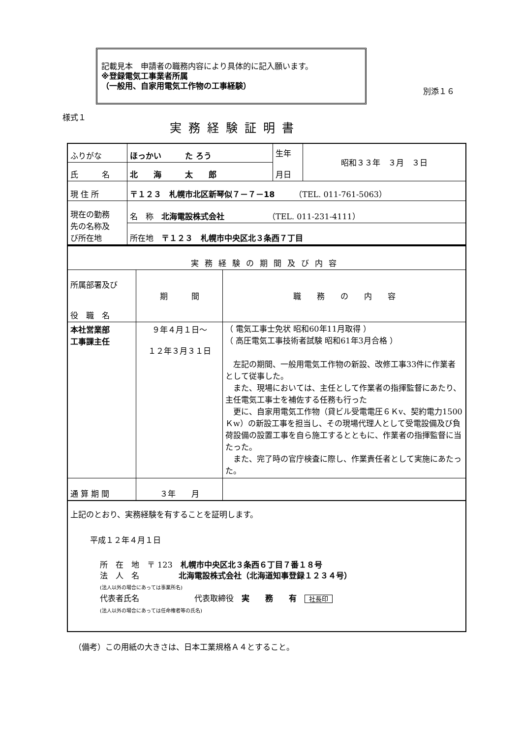記載見本　申請者の職務内容により具体的に記入願います。
※登録電気工事業者所属
（一般用、自家用電気工作物の工事経験）
別添１６
様式１
実務経験証明書
| ふりがな | ほっかい た ろう | 生年 月日 | 昭和３３年 ３月 ３日 |
| 氏 名 | 北 海 太 郎 | | |
| 現 住 所 | 〒１２３ 札幌市北区新琴似７－７－18 （TEL. 011-761-5063） | | |
| 現在の勤務 先の名称及 び所在地 | 名 称 北海電設株式会社 （TEL. 011-231-4111） | | |
| | 所在地 〒１２３ 札幌市中央区北３条西７丁目 | | |
| 実務経験の期間及び内容 | | |
| 所属部署及び 役 職 名 | 期 間 | 職 務 の 内 容 |
| 本社営業部 工事課主任 | ９年４月１日～ １２年３月３１日 | （ 電気工事士免状 昭和60年11月取得 ） （ 高圧電気工事技術者試験 昭和61年3月合格 ） 左記の期間、一般用電気工作物の新設、改修工事33件に作業者として従事した。 また、現場においては、主任として作業者の指揮監督にあたり、主任電気工事士を補佐する任務も行った 更に、自家用電気工作物（貸ビル受電電圧６Ｋv、契約電力1500Ｋw）の新設工事を担当し、その現場代理人として受電設備及び負荷設備の設置工事を自ら施工するとともに、作業者の指揮監督に当たった。 また、完了時の官庁検査に際し、作業責任者として実施にあたった。 |
| 通 算 期 間 | ３年 月 | |
上記のとおり、実務経験を有することを証明します。
平成１２年４月１日
所　在　地　〒 123　札幌市中央区北３条西６丁目７番１８号
法　人　名　　　　　北海電設株式会社（北海道知事登録１２３４号）
(法人以外の場合にあっては事業所名)
代表者氏名　　　　　　　代表取締役　実　　務　　有　社長印
(法人以外の場合にあっては任命権者等の氏名)
（備考）この用紙の大きさは、日本工業規格Ａ４とすること。